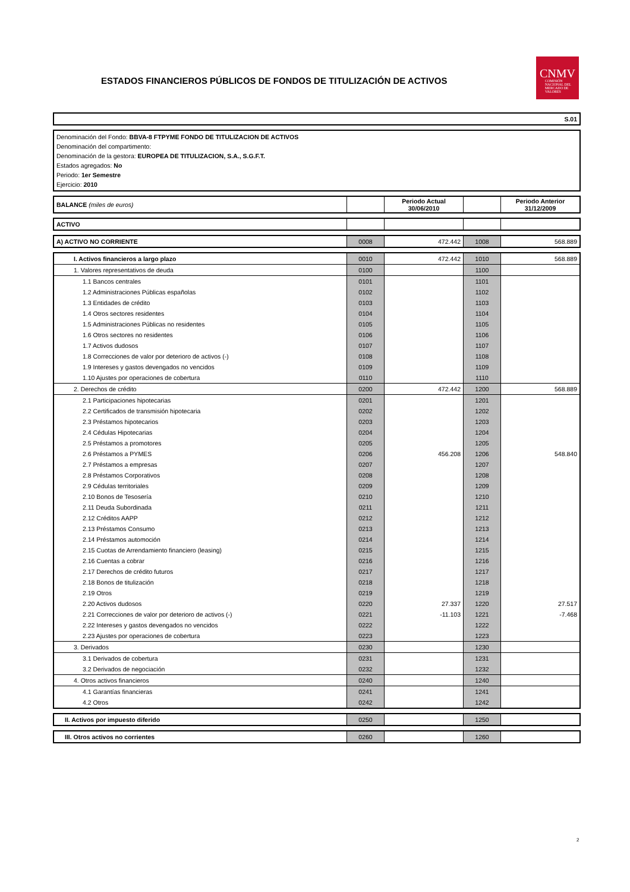ESTADOS FINANCIEROS PÚBLICOS DE FONDOS DE TITULIZACIÓN DE ACTIVOS
CNMV
COMISIÓN NACIONAL DEL MERCADO DE VALORES
S.01
Denominación del Fondo: BBVA-8 FTPYME FONDO DE TITULIZACION DE ACTIVOS
Denominación del compartimento:
Denominación de la gestora: EUROPEA DE TITULIZACION, S.A., S.G.F.T.
Estados agregados: No
Periodo: 1er Semestre
Ejercicio: 2010
| BALANCE (miles de euros) | | Periodo Actual 30/06/2010 | | Periodo Anterior 31/12/2009 |
| ACTIVO | | | | |
| A) ACTIVO NO CORRIENTE | 0008 | 472.442 | 1008 | 568.889 |
| I. Activos financieros a largo plazo | 0010 | 472.442 | 1010 | 568.889 |
| 1. Valores representativos de deuda | 0100 | | 1100 | |
| 1.1 Bancos centrales | 0101 | | 1101 | |
| 1.2 Administraciones Públicas españolas | 0102 | | 1102 | |
| 1.3 Entidades de crédito | 0103 | | 1103 | |
| 1.4 Otros sectores residentes | 0104 | | 1104 | |
| 1.5 Administraciones Públicas no residentes | 0105 | | 1105 | |
| 1.6 Otros sectores no residentes | 0106 | | 1106 | |
| 1.7 Activos dudosos | 0107 | | 1107 | |
| 1.8 Correcciones de valor por deterioro de activos (-) | 0108 | | 1108 | |
| 1.9 Intereses y gastos devengados no vencidos | 0109 | | 1109 | |
| 1.10 Ajustes por operaciones de cobertura | 0110 | | 1110 | |
| 2. Derechos de crédito | 0200 | 472.442 | 1200 | 568.889 |
| 2.1 Participaciones hipotecarias | 0201 | | 1201 | |
| 2.2 Certificados de transmisión hipotecaria | 0202 | | 1202 | |
| 2.3 Préstamos hipotecarios | 0203 | | 1203 | |
| 2.4 Cédulas Hipotecarias | 0204 | | 1204 | |
| 2.5 Préstamos a promotores | 0205 | | 1205 | |
| 2.6 Préstamos a PYMES | 0206 | 456.208 | 1206 | 548.840 |
| 2.7 Préstamos a empresas | 0207 | | 1207 | |
| 2.8 Préstamos Corporativos | 0208 | | 1208 | |
| 2.9 Cédulas territoriales | 0209 | | 1209 | |
| 2.10 Bonos de Tesosería | 0210 | | 1210 | |
| 2.11 Deuda Subordinada | 0211 | | 1211 | |
| 2.12 Créditos AAPP | 0212 | | 1212 | |
| 2.13 Préstamos Consumo | 0213 | | 1213 | |
| 2.14 Préstamos automoción | 0214 | | 1214 | |
| 2.15 Cuotas de Arrendamiento financiero (leasing) | 0215 | | 1215 | |
| 2.16 Cuentas a cobrar | 0216 | | 1216 | |
| 2.17 Derechos de crédito futuros | 0217 | | 1217 | |
| 2.18 Bonos de titulización | 0218 | | 1218 | |
| 2.19 Otros | 0219 | | 1219 | |
| 2.20 Activos dudosos | 0220 | 27.337 | 1220 | 27.517 |
| 2.21 Correcciones de valor por deterioro de activos (-) | 0221 | -11.103 | 1221 | -7.468 |
| 2.22 Intereses y gastos devengados no vencidos | 0222 | | 1222 | |
| 2.23 Ajustes por operaciones de cobertura | 0223 | | 1223 | |
| 3. Derivados | 0230 | | 1230 | |
| 3.1 Derivados de cobertura | 0231 | | 1231 | |
| 3.2 Derivados de negociación | 0232 | | 1232 | |
| 4. Otros activos financieros | 0240 | | 1240 | |
| 4.1 Garantías financieras | 0241 | | 1241 | |
| 4.2 Otros | 0242 | | 1242 | |
| II. Activos por impuesto diferido | 0250 | | 1250 | |
| III. Otros activos no corrientes | 0260 | | 1260 | |
2